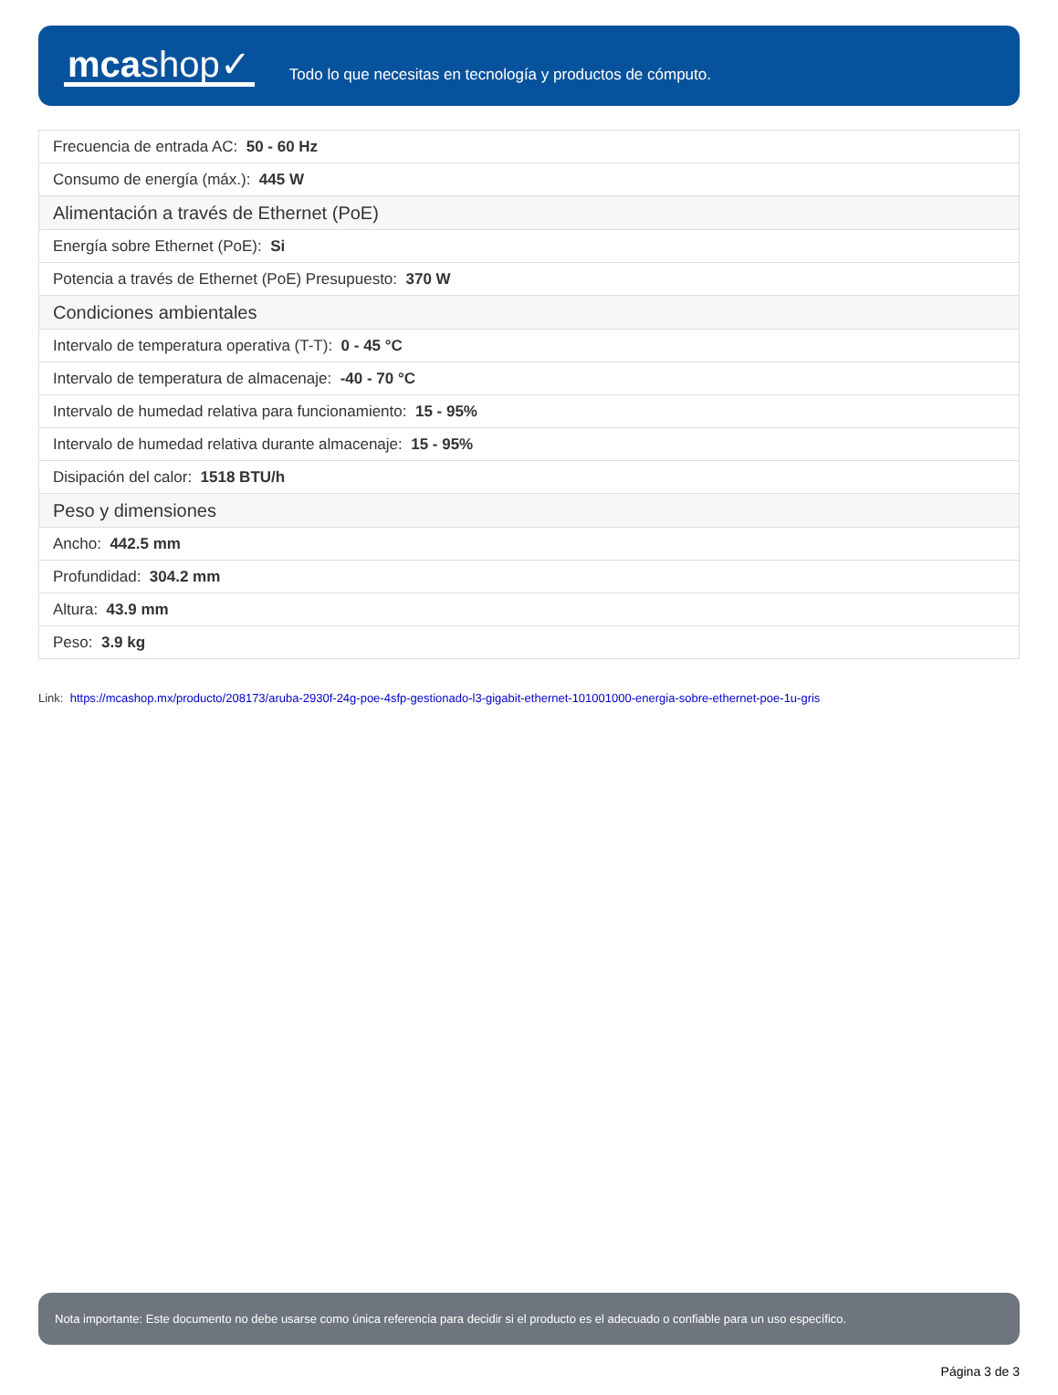mcashop✓
Todo lo que necesitas en tecnología y productos de cómputo.
| Frecuencia de entrada AC: 50 - 60 Hz |
| Consumo de energía (máx.): 445 W |
| Alimentación a través de Ethernet (PoE) |
| Energía sobre Ethernet (PoE): Si |
| Potencia a través de Ethernet (PoE) Presupuesto: 370 W |
| Condiciones ambientales |
| Intervalo de temperatura operativa (T-T): 0 - 45 °C |
| Intervalo de temperatura de almacenaje: -40 - 70 °C |
| Intervalo de humedad relativa para funcionamiento: 15 - 95% |
| Intervalo de humedad relativa durante almacenaje: 15 - 95% |
| Disipación del calor: 1518 BTU/h |
| Peso y dimensiones |
| Ancho: 442.5 mm |
| Profundidad: 304.2 mm |
| Altura: 43.9 mm |
| Peso: 3.9 kg |
Link: https://mcashop.mx/producto/208173/aruba-2930f-24g-poe-4sfp-gestionado-l3-gigabit-ethernet-101001000-energia-sobre-ethernet-poe-1u-gris
Nota importante: Este documento no debe usarse como única referencia para decidir si el producto es el adecuado o confiable para un uso específico.
Página 3 de 3